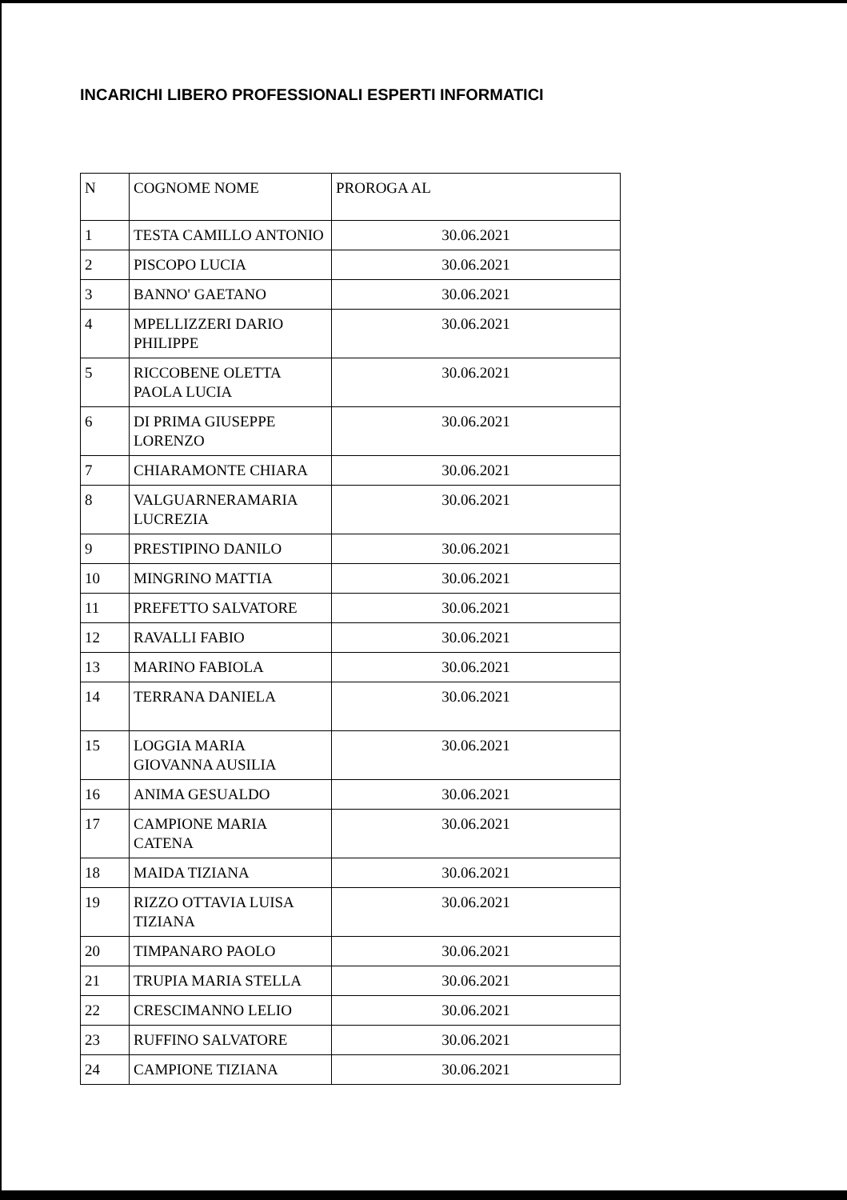INCARICHI LIBERO PROFESSIONALI ESPERTI INFORMATICI
| N | COGNOME NOME | PROROGA AL |
| --- | --- | --- |
| 1 | TESTA CAMILLO ANTONIO | 30.06.2021 |
| 2 | PISCOPO LUCIA | 30.06.2021 |
| 3 | BANNO' GAETANO | 30.06.2021 |
| 4 | MPELLIZZERI DARIO PHILIPPE | 30.06.2021 |
| 5 | RICCOBENE OLETTA PAOLA LUCIA | 30.06.2021 |
| 6 | DI PRIMA GIUSEPPE LORENZO | 30.06.2021 |
| 7 | CHIARAMONTE CHIARA | 30.06.2021 |
| 8 | VALGUARNERAMARIA LUCREZIA | 30.06.2021 |
| 9 | PRESTIPINO DANILO | 30.06.2021 |
| 10 | MINGRINO MATTIA | 30.06.2021 |
| 11 | PREFETTO SALVATORE | 30.06.2021 |
| 12 | RAVALLI FABIO | 30.06.2021 |
| 13 | MARINO FABIOLA | 30.06.2021 |
| 14 | TERRANA DANIELA | 30.06.2021 |
| 15 | LOGGIA MARIA GIOVANNA AUSILIA | 30.06.2021 |
| 16 | ANIMA GESUALDO | 30.06.2021 |
| 17 | CAMPIONE MARIA CATENA | 30.06.2021 |
| 18 | MAIDA TIZIANA | 30.06.2021 |
| 19 | RIZZO OTTAVIA LUISA TIZIANA | 30.06.2021 |
| 20 | TIMPANARO PAOLO | 30.06.2021 |
| 21 | TRUPIA MARIA STELLA | 30.06.2021 |
| 22 | CRESCIMANNO LELIO | 30.06.2021 |
| 23 | RUFFINO SALVATORE | 30.06.2021 |
| 24 | CAMPIONE TIZIANA | 30.06.2021 |